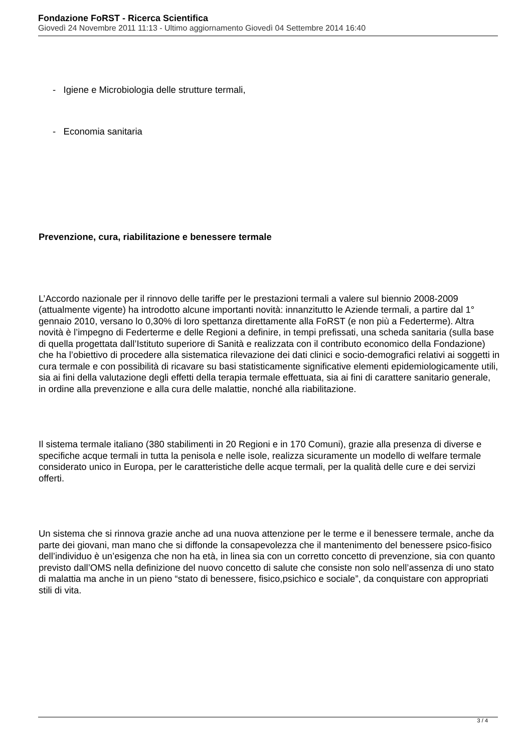Fondazione FoRST - Ricerca Scientifica
Giovedì 24 Novembre 2011 11:13 - Ultimo aggiornamento Giovedì 04 Settembre 2014 16:40
- Igiene e Microbiologia delle strutture termali,
- Economia sanitaria
Prevenzione, cura, riabilitazione e benessere termale
L’Accordo nazionale per il rinnovo delle tariffe per le prestazioni termali a valere sul biennio 2008-2009 (attualmente vigente) ha introdotto alcune importanti novità: innanzitutto le Aziende termali, a partire dal 1° gennaio 2010, versano lo 0,30% di loro spettanza direttamente alla FoRST (e non più a Federterme). Altra novità è l’impegno di Federterme e delle Regioni a definire, in tempi prefissati, una scheda sanitaria (sulla base di quella progettata dall’Istituto superiore di Sanità e realizzata con il contributo economico della Fondazione) che ha l’obiettivo di procedere alla sistematica rilevazione dei dati clinici e socio-demografici relativi ai soggetti in cura termale e con possibilità di ricavare su basi statisticamente significative elementi epidemiologicamente utili, sia ai fini della valutazione degli effetti della terapia termale effettuata, sia ai fini di carattere sanitario generale, in ordine alla prevenzione e alla cura delle malattie, nonché alla riabilitazione.
Il sistema termale italiano (380 stabilimenti in 20 Regioni e in 170 Comuni), grazie alla presenza di diverse e specifiche acque termali in tutta la penisola e nelle isole, realizza sicuramente un modello di welfare termale considerato unico in Europa, per le caratteristiche delle acque termali, per la qualità delle cure e dei servizi offerti.
Un sistema che si rinnova grazie anche ad una nuova attenzione per le terme e il benessere termale, anche da parte dei giovani, man mano che si diffonde la consapevolezza che il mantenimento del benessere psico-fisico dell’individuo è un’esigenza che non ha età, in linea sia con un corretto concetto di prevenzione, sia con quanto previsto dall’OMS nella definizione del nuovo concetto di salute che consiste non solo nell’assenza di uno stato di malattia ma anche in un pieno “stato di benessere, fisico,psichico e sociale”, da conquistare con appropriati stili di vita.
3 / 4